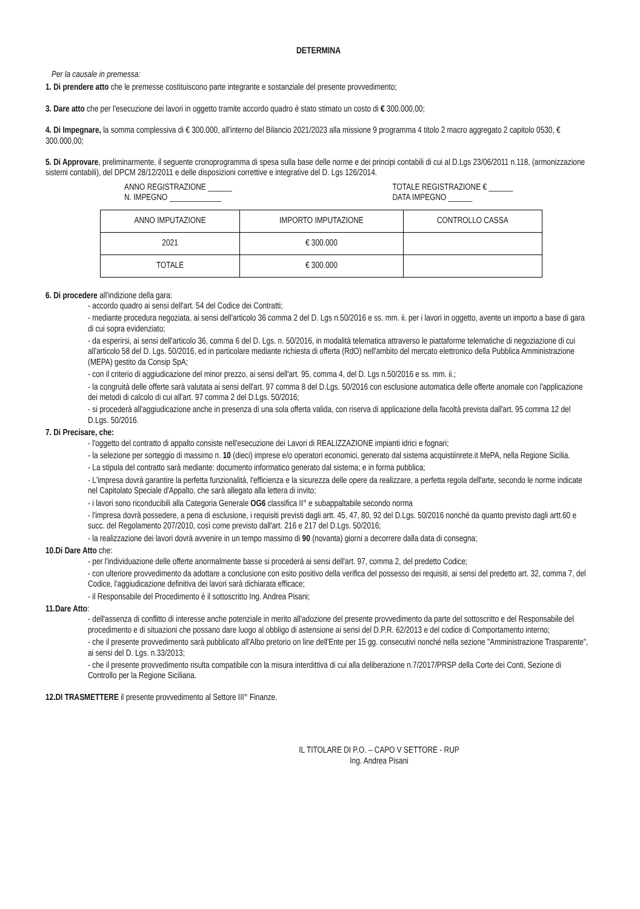DETERMINA
Per la causale in premessa:
1. Di prendere atto che le premesse costituiscono parte integrante e sostanziale del presente provvedimento;
3. Dare atto che per l'esecuzione dei lavori in oggetto tramite accordo quadro è stato stimato un costo di € 300.000,00;
4. Di Impegnare, la somma complessiva di € 300.000, all'interno del Bilancio 2021/2023 alla missione 9 programma 4 titolo 2 macro aggregato 2 capitolo 0530, € 300.000,00;
5. Di Approvare, preliminarmente, il seguente cronoprogramma di spesa sulla base delle norme e dei principi contabili di cui al D.Lgs 23/06/2011 n.118, (armonizzazione sistemi contabili), del DPCM 28/12/2011 e delle disposizioni correttive e integrative del D. Lgs 126/2014.
ANNO REGISTRAZIONE ______
N. IMPEGNO _____________ TOTALE REGISTRAZIONE € ______
DATA IMPEGNO ______
| ANNO IMPUTAZIONE | IMPORTO IMPUTAZIONE | CONTROLLO CASSA |
| --- | --- | --- |
| 2021 | € 300.000 | |
| TOTALE | € 300.000 | |
6. Di procedere all'indizione della gara:
- accordo quadro ai sensi dell'art. 54 del Codice dei Contratti;
- mediante procedura negoziata, ai sensi dell'articolo 36 comma 2 del D. Lgs n.50/2016 e ss. mm. ii. per i lavori in oggetto, avente un importo a base di gara di cui sopra evidenziato;
- da esperirsi, ai sensi dell'articolo 36, comma 6 del D. Lgs. n. 50/2016, in modalità telematica attraverso le piattaforme telematiche di negoziazione di cui all'articolo 58 del D. Lgs. 50/2016, ed in particolare mediante richiesta di offerta (RdO) nell'ambito del mercato elettronico della Pubblica Amministrazione (MEPA) gestito da Consip SpA;
- con il criterio di aggiudicazione del minor prezzo, ai sensi dell'art. 95, comma 4, del D. Lgs n.50/2016 e ss. mm. ii.;
- la congruità delle offerte sarà valutata ai sensi dell'art. 97 comma 8 del D.Lgs. 50/2016 con esclusione automatica delle offerte anomale con l'applicazione dei metodi di calcolo di cui all'art. 97 comma 2 del D.Lgs. 50/2016;
- si procederà all'aggiudicazione anche in presenza di una sola offerta valida, con riserva di applicazione della facoltà prevista dall'art. 95 comma 12 del D.Lgs. 50/2016.
7. Di Precisare, che:
- l'oggetto del contratto di appalto consiste nell'esecuzione dei Lavori di REALIZZAZIONE impianti idrici e fognari;
- la selezione per sorteggio di massimo n. 10 (dieci) imprese e/o operatori economici, generato dal sistema acquistiinrete.it MePA, nella Regione Sicilia.
- La stipula del contratto sarà mediante: documento informatico generato dal sistema; e in forma pubblica;
- L'impresa dovrà garantire la perfetta funzionalità, l'efficienza e la sicurezza delle opere da realizzare, a perfetta regola dell'arte, secondo le norme indicate nel Capitolato Speciale d'Appalto, che sarà allegato alla lettera di invito;
- i lavori sono riconducibili alla Categoria Generale OG6 classifica II° e subappaltabile secondo norma
- l'impresa dovrà possedere, a pena di esclusione, i requisiti previsti dagli artt. 45, 47, 80, 92 del D.Lgs. 50/2016 nonché da quanto previsto dagli artt.60 e succ. del Regolamento 207/2010, così come previsto dall'art. 216 e 217 del D.Lgs. 50/2016;
- la realizzazione dei lavori dovrà avvenire in un tempo massimo di 90 (novanta) giorni a decorrere dalla data di consegna;
10.Di Dare Atto che:
- per l'individuazione delle offerte anormalmente basse si procederà ai sensi dell'art. 97, comma 2, del predetto Codice;
- con ulteriore provvedimento da adottare a conclusione con esito positivo della verifica del possesso dei requisiti, ai sensi del predetto art. 32, comma 7, del Codice, l'aggiudicazione definitiva dei lavori sarà dichiarata efficace;
- il Responsabile del Procedimento è il sottoscritto Ing. Andrea Pisani;
11.Dare Atto:
- dell'assenza di conflitto di interesse anche potenziale in merito all'adozione del presente provvedimento da parte del sottoscritto e del Responsabile del procedimento e di situazioni che possano dare luogo al obbligo di astensione ai sensi del D.P.R. 62/2013 e del codice di Comportamento interno;
- che il presente provvedimento sarà pubblicato all'Albo pretorio on line dell'Ente per 15 gg. consecutivi nonché nella sezione "Amministrazione Trasparente", ai sensi del D. Lgs. n.33/2013;
- che il presente provvedimento risulta compatibile con la misura interdittiva di cui alla deliberazione n.7/2017/PRSP della Corte dei Conti, Sezione di Controllo per la Regione Siciliana.
12.DI TRASMETTERE il presente provvedimento al Settore III° Finanze.
IL TITOLARE DI P.O. – CAPO V SETTORE - RUP
Ing. Andrea Pisani